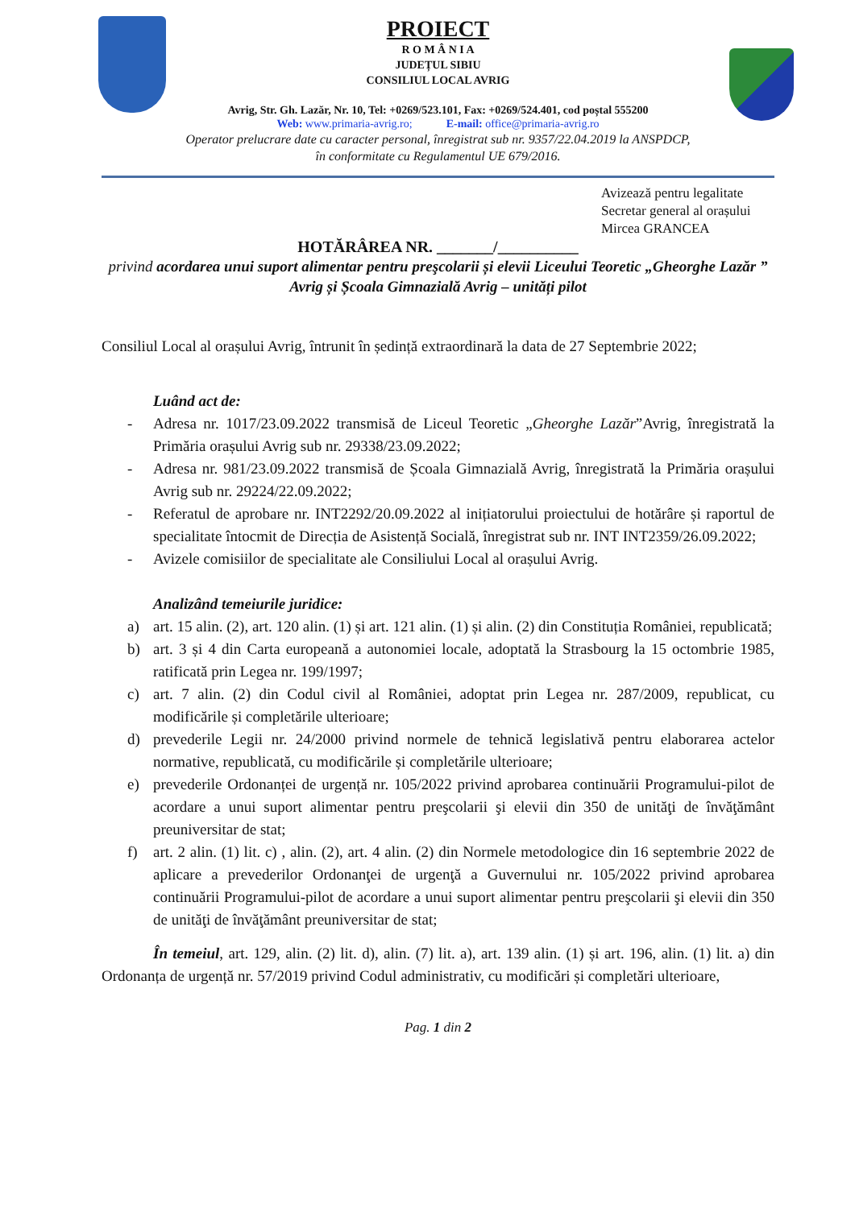PROIECT
R O M Â N I A
JUDEȚUL SIBIU
CONSILIUL LOCAL AVRIG
Avrig, Str. Gh. Lazăr, Nr. 10, Tel: +0269/523.101, Fax: +0269/524.401, cod poștal 555200
Web: www.primaria-avrig.ro; E-mail: office@primaria-avrig.ro
Operator prelucrare date cu caracter personal, înregistrat sub nr. 9357/22.04.2019 la ANSPDCP,
în conformitate cu Regulamentul UE 679/2016.
Avizează pentru legalitate
Secretar general al orașului
Mircea GRANCEA
HOTĂRÂREA NR. _______/__________
privind acordarea unui suport alimentar pentru preşcolarii și elevii Liceului Teoretic „Gheorghe Lazăr ” Avrig și Școala Gimnazială Avrig – unități pilot
Consiliul Local al orașului Avrig, întrunit în ședință extraordinară la data de 27 Septembrie 2022;
Luând act de:
- Adresa nr. 1017/23.09.2022 transmisă de Liceul Teoretic „Gheorghe Lazăr”Avrig, înregistrată la Primăria orașului Avrig sub nr. 29338/23.09.2022;
- Adresa nr. 981/23.09.2022 transmisă de Școala Gimnazială Avrig, înregistrată la Primăria orașului Avrig sub nr. 29224/22.09.2022;
- Referatul de aprobare nr. INT2292/20.09.2022 al inițiatorului proiectului de hotărâre și raportul de specialitate întocmit de Direcția de Asistență Socială, înregistrat sub nr. INT INT2359/26.09.2022;
- Avizele comisiilor de specialitate ale Consiliului Local al orașului Avrig.
Analizând temeiurile juridice:
a) art. 15 alin. (2), art. 120 alin. (1) și art. 121 alin. (1) și alin. (2) din Constituția României, republicată;
b) art. 3 și 4 din Carta europeană a autonomiei locale, adoptată la Strasbourg la 15 octombrie 1985, ratificată prin Legea nr. 199/1997;
c) art. 7 alin. (2) din Codul civil al României, adoptat prin Legea nr. 287/2009, republicat, cu modificările și completările ulterioare;
d) prevederile Legii nr. 24/2000 privind normele de tehnică legislativă pentru elaborarea actelor normative, republicată, cu modificările și completările ulterioare;
e) prevederile Ordonanței de urgență nr. 105/2022 privind aprobarea continuării Programului-pilot de acordare a unui suport alimentar pentru preşcolarii şi elevii din 350 de unităţi de învăţământ preuniversitar de stat;
f) art. 2 alin. (1) lit. c) , alin. (2), art. 4 alin. (2) din Normele metodologice din 16 septembrie 2022 de aplicare a prevederilor Ordonanţei de urgenţă a Guvernului nr. 105/2022 privind aprobarea continuării Programului-pilot de acordare a unui suport alimentar pentru preşcolarii şi elevii din 350 de unităţi de învăţământ preuniversitar de stat;
În temeiul, art. 129, alin. (2) lit. d), alin. (7) lit. a), art. 139 alin. (1) și art. 196, alin. (1) lit. a) din Ordonanța de urgență nr. 57/2019 privind Codul administrativ, cu modificări și completări ulterioare,
Pag. 1 din 2